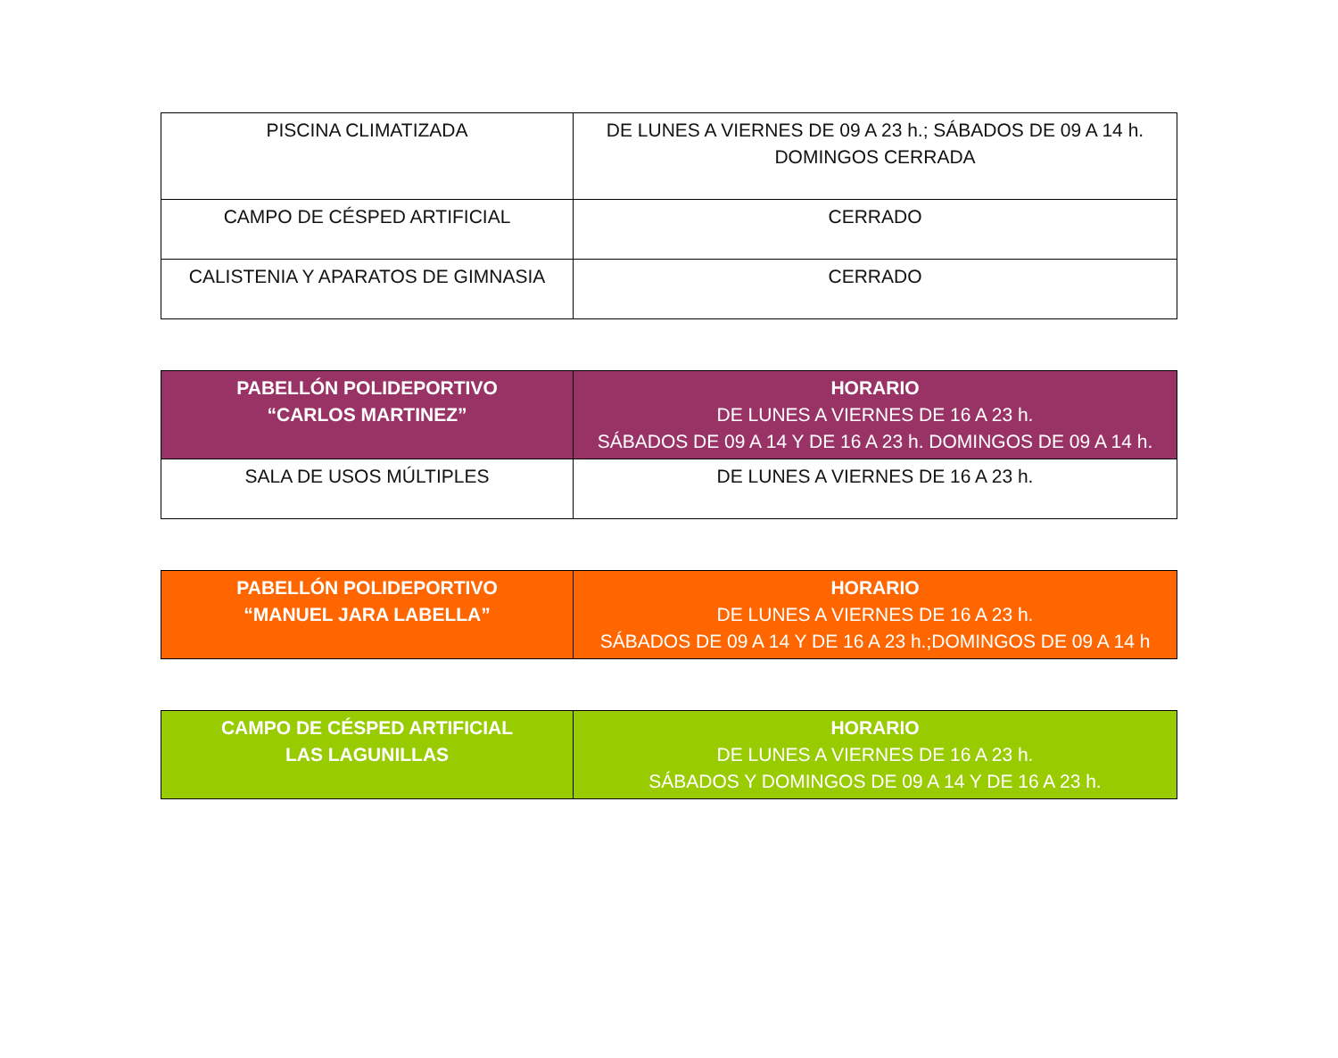| PISCINA CLIMATIZADA | DE LUNES A VIERNES DE 09 A 23 h.; SÁBADOS DE 09 A 14 h. DOMINGOS CERRADA |
| CAMPO DE CÉSPED ARTIFICIAL | CERRADO |
| CALISTENIA Y APARATOS DE GIMNASIA | CERRADO |
| PABELLÓN POLIDEPORTIVO “CARLOS MARTINEZ” | HORARIO DE LUNES A VIERNES DE 16 A 23 h. SÁBADOS DE 09 A 14 Y DE 16 A 23 h. DOMINGOS DE 09 A 14 h. |
| SALA DE USOS MÚLTIPLES | DE LUNES A VIERNES DE 16 A 23 h. |
| PABELLÓN POLIDEPORTIVO “MANUEL JARA LABELLA” | HORARIO DE LUNES A VIERNES DE 16 A 23 h. SÁBADOS DE 09 A 14 Y DE 16 A 23 h.;DOMINGOS DE 09 A 14 h |
| CAMPO DE CÉSPED ARTIFICIAL LAS LAGUNILLAS | HORARIO DE LUNES A VIERNES DE 16 A 23 h. SÁBADOS Y DOMINGOS DE 09 A 14 Y DE 16 A 23 h. |